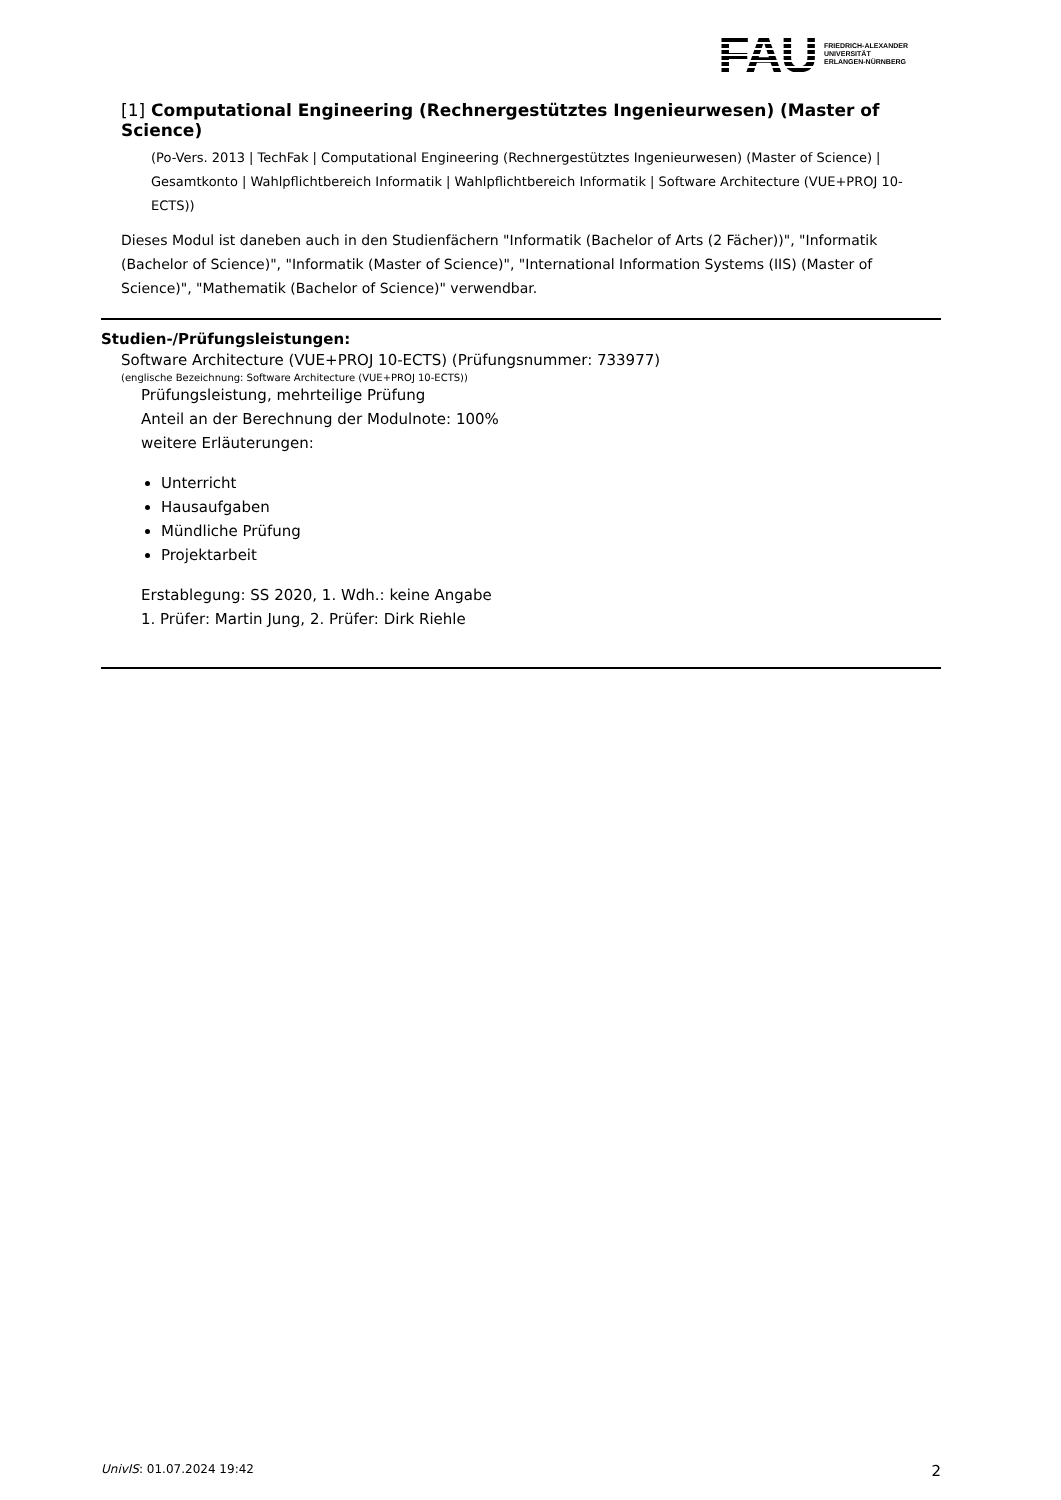FAU
FRIEDRICH-ALEXANDER
UNIVERSITÄT
ERLANGEN-NÜRNBERG
[1] Computational Engineering (Rechnergestütztes Ingenieurwesen) (Master of Science)
(Po-Vers. 2013 | TechFak | Computational Engineering (Rechnergestütztes Ingenieurwesen) (Master of Science) | Gesamtkonto | Wahlpflichtbereich Informatik | Wahlpflichtbereich Informatik | Software Architecture (VUE+PROJ 10-ECTS))
Dieses Modul ist daneben auch in den Studienfächern "Informatik (Bachelor of Arts (2 Fächer))", "Informatik (Bachelor of Science)", "Informatik (Master of Science)", "International Information Systems (IIS) (Master of Science)", "Mathematik (Bachelor of Science)" verwendbar.
Studien-/Prüfungsleistungen:
Software Architecture (VUE+PROJ 10-ECTS) (Prüfungsnummer: 733977)
(englische Bezeichnung: Software Architecture (VUE+PROJ 10-ECTS))
Prüfungsleistung, mehrteilige Prüfung
Anteil an der Berechnung der Modulnote: 100%
weitere Erläuterungen:
Unterricht
Hausaufgaben
Mündliche Prüfung
Projektarbeit
Erstablegung: SS 2020, 1. Wdh.: keine Angabe
1. Prüfer: Martin Jung, 2. Prüfer: Dirk Riehle
UnivIS: 01.07.2024 19:42 2